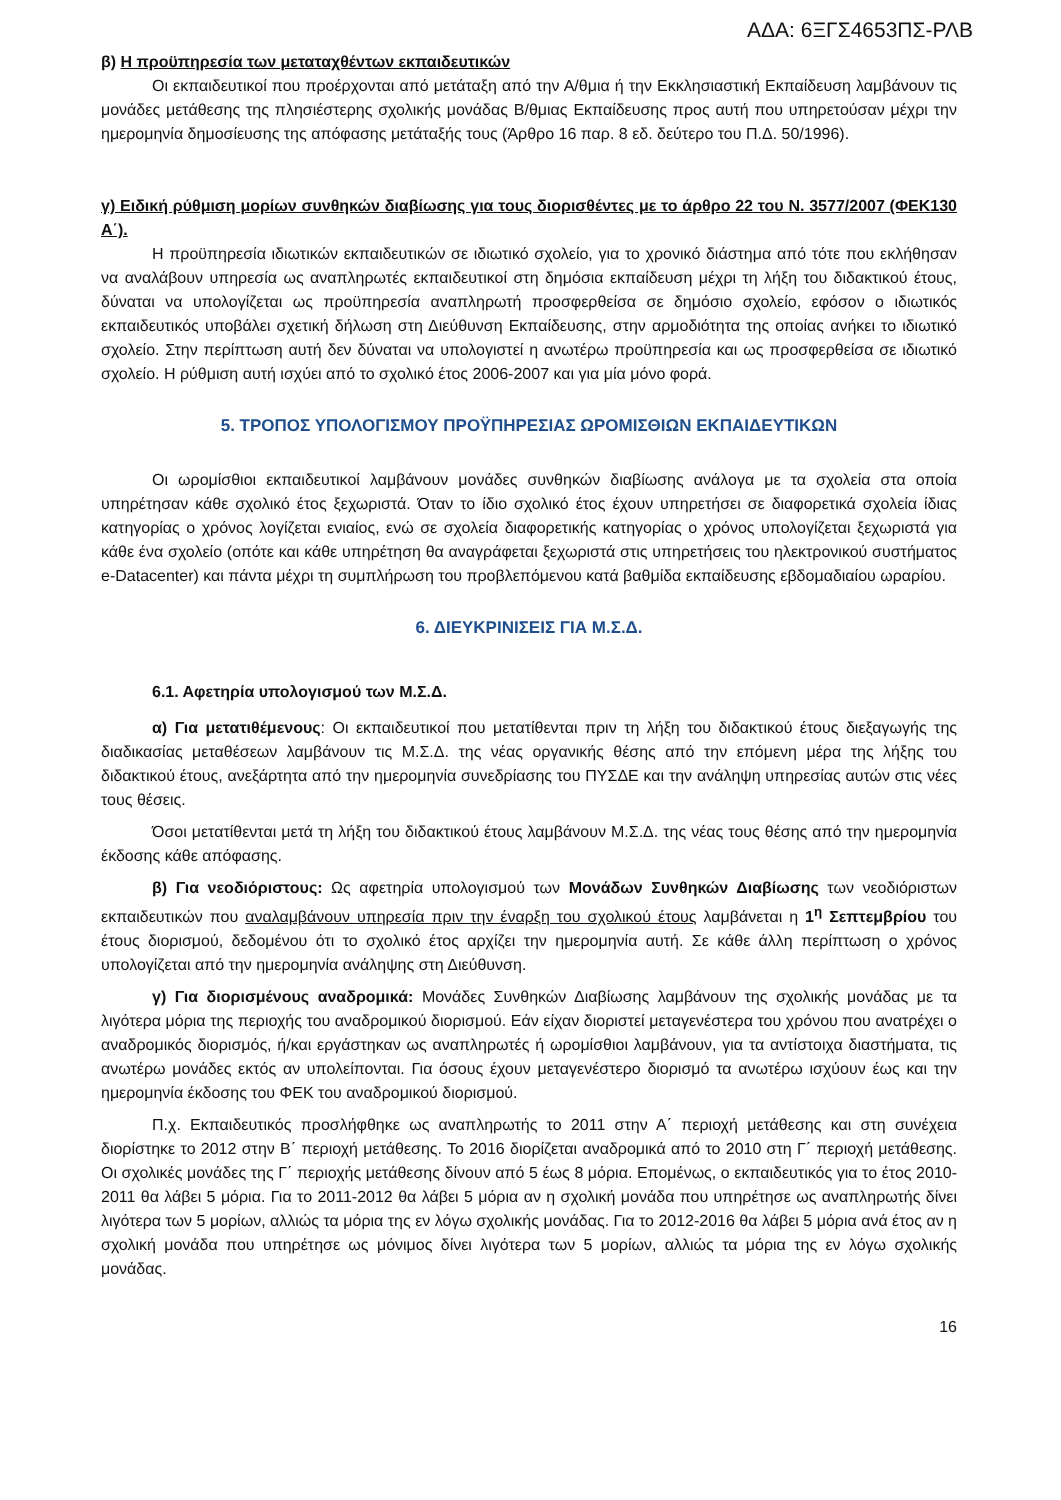ΑΔΑ: 6ΞΓΣ4653ΠΣ-ΡΛΒ
β) Η προϋπηρεσία των μεταταχθέντων εκπαιδευτικών
Οι εκπαιδευτικοί που προέρχονται από μετάταξη από την Α/θμια ή την Εκκλησιαστική Εκπαίδευση λαμβάνουν τις μονάδες μετάθεσης της πλησιέστερης σχολικής μονάδας Β/θμιας Εκπαίδευσης προς αυτή που υπηρετούσαν μέχρι την ημερομηνία δημοσίευσης της απόφασης μετάταξής τους (Άρθρο 16 παρ. 8 εδ. δεύτερο του Π.Δ. 50/1996).
γ) Ειδική ρύθμιση μορίων συνθηκών διαβίωσης για τους διορισθέντες με το άρθρο 22 του Ν. 3577/2007 (ΦΕΚ130 Α΄).
Η προϋπηρεσία ιδιωτικών εκπαιδευτικών σε ιδιωτικό σχολείο, για το χρονικό διάστημα από τότε που εκλήθησαν να αναλάβουν υπηρεσία ως αναπληρωτές εκπαιδευτικοί στη δημόσια εκπαίδευση μέχρι τη λήξη του διδακτικού έτους, δύναται να υπολογίζεται ως προϋπηρεσία αναπληρωτή προσφερθείσα σε δημόσιο σχολείο, εφόσον ο ιδιωτικός εκπαιδευτικός υποβάλει σχετική δήλωση στη Διεύθυνση Εκπαίδευσης, στην αρμοδιότητα της οποίας ανήκει το ιδιωτικό σχολείο. Στην περίπτωση αυτή δεν δύναται να υπολογιστεί η ανωτέρω προϋπηρεσία και ως προσφερθείσα σε ιδιωτικό σχολείο. Η ρύθμιση αυτή ισχύει από το σχολικό έτος 2006-2007 και για μία μόνο φορά.
5. ΤΡΟΠΟΣ ΥΠΟΛΟΓΙΣΜΟΥ ΠΡΟΫΠΗΡΕΣΙΑΣ ΩΡΟΜΙΣΘΙΩΝ ΕΚΠΑΙΔΕΥΤΙΚΩΝ
Οι ωρομίσθιοι εκπαιδευτικοί λαμβάνουν μονάδες συνθηκών διαβίωσης ανάλογα με τα σχολεία στα οποία υπηρέτησαν κάθε σχολικό έτος ξεχωριστά. Όταν το ίδιο σχολικό έτος έχουν υπηρετήσει σε διαφορετικά σχολεία ίδιας κατηγορίας ο χρόνος λογίζεται ενιαίος, ενώ σε σχολεία διαφορετικής κατηγορίας ο χρόνος υπολογίζεται ξεχωριστά για κάθε ένα σχολείο (οπότε και κάθε υπηρέτηση θα αναγράφεται ξεχωριστά στις υπηρετήσεις του ηλεκτρονικού συστήματος e-Datacenter) και πάντα μέχρι τη συμπλήρωση του προβλεπόμενου κατά βαθμίδα εκπαίδευσης εβδομαδιαίου ωραρίου.
6. ΔΙΕΥΚΡΙΝΙΣΕΙΣ ΓΙΑ Μ.Σ.Δ.
6.1. Αφετηρία υπολογισμού των Μ.Σ.Δ.
α) Για μετατιθέμενους: Οι εκπαιδευτικοί που μετατίθενται πριν τη λήξη του διδακτικού έτους διεξαγωγής της διαδικασίας μεταθέσεων λαμβάνουν τις Μ.Σ.Δ. της νέας οργανικής θέσης από την επόμενη μέρα της λήξης του διδακτικού έτους, ανεξάρτητα από την ημερομηνία συνεδρίασης του ΠΥΣΔΕ και την ανάληψη υπηρεσίας αυτών στις νέες τους θέσεις.
Όσοι μετατίθενται μετά τη λήξη του διδακτικού έτους λαμβάνουν Μ.Σ.Δ. της νέας τους θέσης από την ημερομηνία έκδοσης κάθε απόφασης.
β) Για νεοδιόριστους: Ως αφετηρία υπολογισμού των Μονάδων Συνθηκών Διαβίωσης των νεοδιόριστων εκπαιδευτικών που αναλαμβάνουν υπηρεσία πριν την έναρξη του σχολικού έτους λαμβάνεται η 1<sup>η</sup> Σεπτεμβρίου του έτους διορισμού, δεδομένου ότι το σχολικό έτος αρχίζει την ημερομηνία αυτή. Σε κάθε άλλη περίπτωση ο χρόνος υπολογίζεται από την ημερομηνία ανάληψης στη Διεύθυνση.
γ) Για διορισμένους αναδρομικά: Μονάδες Συνθηκών Διαβίωσης λαμβάνουν της σχολικής μονάδας με τα λιγότερα μόρια της περιοχής του αναδρομικού διορισμού. Εάν είχαν διοριστεί μεταγενέστερα του χρόνου που ανατρέχει ο αναδρομικός διορισμός, ή/και εργάστηκαν ως αναπληρωτές ή ωρομίσθιοι λαμβάνουν, για τα αντίστοιχα διαστήματα, τις ανωτέρω μονάδες εκτός αν υπολείπονται. Για όσους έχουν μεταγενέστερο διορισμό τα ανωτέρω ισχύουν έως και την ημερομηνία έκδοσης του ΦΕΚ του αναδρομικού διορισμού.
Π.χ. Εκπαιδευτικός προσλήφθηκε ως αναπληρωτής το 2011 στην Α΄ περιοχή μετάθεσης και στη συνέχεια διορίστηκε το 2012 στην Β΄ περιοχή μετάθεσης. Το 2016 διορίζεται αναδρομικά από το 2010 στη Γ΄ περιοχή μετάθεσης. Οι σχολικές μονάδες της Γ΄ περιοχής μετάθεσης δίνουν από 5 έως 8 μόρια. Επομένως, ο εκπαιδευτικός για το έτος 2010-2011 θα λάβει 5 μόρια. Για το 2011-2012 θα λάβει 5 μόρια αν η σχολική μονάδα που υπηρέτησε ως αναπληρωτής δίνει λιγότερα των 5 μορίων, αλλιώς τα μόρια της εν λόγω σχολικής μονάδας. Για το 2012-2016 θα λάβει 5 μόρια ανά έτος αν η σχολική μονάδα που υπηρέτησε ως μόνιμος δίνει λιγότερα των 5 μορίων, αλλιώς τα μόρια της εν λόγω σχολικής μονάδας.
16